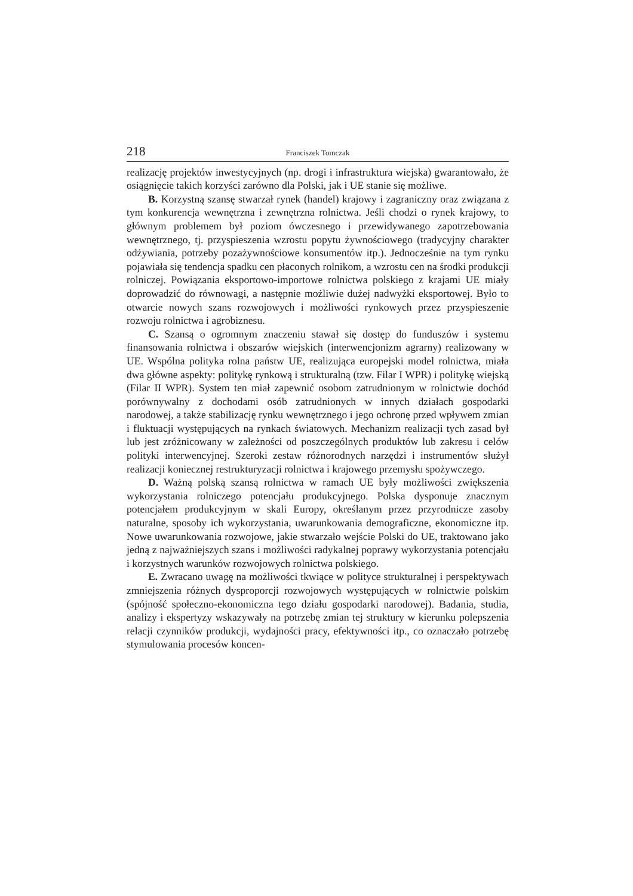218 Franciszek Tomczak
realizację projektów inwestycyjnych (np. drogi i infrastruktura wiejska) gwarantowało, że osiągnięcie takich korzyści zarówno dla Polski, jak i UE stanie się możliwe.
B. Korzystną szansę stwarzał rynek (handel) krajowy i zagraniczny oraz związana z tym konkurencja wewnętrzna i zewnętrzna rolnictwa. Jeśli chodzi o rynek krajowy, to głównym problemem był poziom ówczesnego i przewidywanego zapotrzebowania wewnętrznego, tj. przyspieszenia wzrostu popytu żywnościowego (tradycyjny charakter odżywiania, potrzeby pozażywnościowe konsumentów itp.). Jednocześnie na tym rynku pojawiała się tendencja spadku cen płaconych rolnikom, a wzrostu cen na środki produkcji rolniczej. Powiązania eksportowo-importowe rolnictwa polskiego z krajami UE miały doprowadzić do równowagi, a następnie możliwie dużej nadwyżki eksportowej. Było to otwarcie nowych szans rozwojowych i możliwości rynkowych przez przyspieszenie rozwoju rolnictwa i agrobiznesu.
C. Szansą o ogromnym znaczeniu stawał się dostęp do funduszów i systemu finansowania rolnictwa i obszarów wiejskich (interwencjonizm agrarny) realizowany w UE. Wspólna polityka rolna państw UE, realizująca europejski model rolnictwa, miała dwa główne aspekty: politykę rynkową i strukturalną (tzw. Filar I WPR) i politykę wiejską (Filar II WPR). System ten miał zapewnić osobom zatrudnionym w rolnictwie dochód porównywalny z dochodami osób zatrudnionych w innych działach gospodarki narodowej, a także stabilizację rynku wewnętrznego i jego ochronę przed wpływem zmian i fluktuacji występujących na rynkach światowych. Mechanizm realizacji tych zasad był lub jest zróżnicowany w zależności od poszczególnych produktów lub zakresu i celów polityki interwencyjnej. Szeroki zestaw różnorodnych narzędzi i instrumentów służył realizacji koniecznej restrukturyzacji rolnictwa i krajowego przemysłu spożywczego.
D. Ważną polską szansą rolnictwa w ramach UE były możliwości zwiększenia wykorzystania rolniczego potencjału produkcyjnego. Polska dysponuje znacznym potencjałem produkcyjnym w skali Europy, określanym przez przyrodnicze zasoby naturalne, sposoby ich wykorzystania, uwarunkowania demograficzne, ekonomiczne itp. Nowe uwarunkowania rozwojowe, jakie stwarzało wejście Polski do UE, traktowano jako jedną z najważniejszych szans i możliwości radykalnej poprawy wykorzystania potencjału i korzystnych warunków rozwojowych rolnictwa polskiego.
E. Zwracano uwagę na możliwości tkwiące w polityce strukturalnej i perspektywach zmniejszenia różnych dysproporcji rozwojowych występujących w rolnictwie polskim (spójność społeczno-ekonomiczna tego działu gospodarki narodowej). Badania, studia, analizy i ekspertyzy wskazywały na potrzebę zmian tej struktury w kierunku polepszenia relacji czynników produkcji, wydajności pracy, efektywności itp., co oznaczało potrzebę stymulowania procesów koncen-